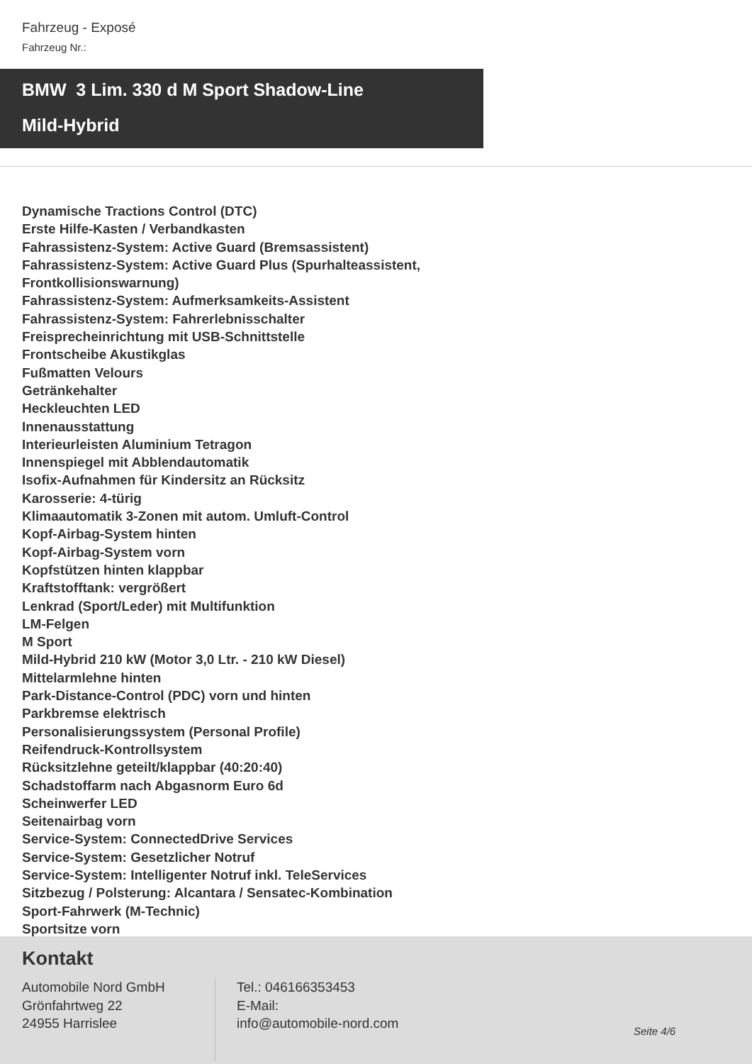Fahrzeug - Exposé
Fahrzeug Nr.:
BMW 3 Lim. 330 d M Sport Shadow-Line
Mild-Hybrid
Dynamische Tractions Control (DTC)
Erste Hilfe-Kasten / Verbandkasten
Fahrassistenz-System: Active Guard (Bremsassistent)
Fahrassistenz-System: Active Guard Plus (Spurhalteassistent, Frontkollisionswarnung)
Fahrassistenz-System: Aufmerksamkeits-Assistent
Fahrassistenz-System: Fahrerlebnisschalter
Freisprecheinrichtung mit USB-Schnittstelle
Frontscheibe Akustikglas
Fußmatten Velours
Getränkehalter
Heckleuchten LED
Innenausstattung
Interieurleisten Aluminium Tetragon
Innenspiegel mit Abblendautomatik
Isofix-Aufnahmen für Kindersitz an Rücksitz
Karosserie: 4-türig
Klimaautomatik 3-Zonen mit autom. Umluft-Control
Kopf-Airbag-System hinten
Kopf-Airbag-System vorn
Kopfstützen hinten klappbar
Kraftstofftank: vergrößert
Lenkrad (Sport/Leder) mit Multifunktion
LM-Felgen
M Sport
Mild-Hybrid 210 kW (Motor 3,0 Ltr. - 210 kW Diesel)
Mittelarmlehne hinten
Park-Distance-Control (PDC) vorn und hinten
Parkbremse elektrisch
Personalisierungssystem (Personal Profile)
Reifendruck-Kontrollsystem
Rücksitzlehne geteilt/klappbar (40:20:40)
Schadstoffarm nach Abgasnorm Euro 6d
Scheinwerfer LED
Seitenairbag vorn
Service-System: ConnectedDrive Services
Service-System: Gesetzlicher Notruf
Service-System: Intelligenter Notruf inkl. TeleServices
Sitzbezug / Polsterung: Alcantara / Sensatec-Kombination
Sport-Fahrwerk (M-Technic)
Sportsitze vorn
Kontakt
Automobile Nord GmbH
Grönfahrtweg 22
24955 Harrislee
Tel.: 046166353453
E-Mail:
info@automobile-nord.com
Seite 4/6